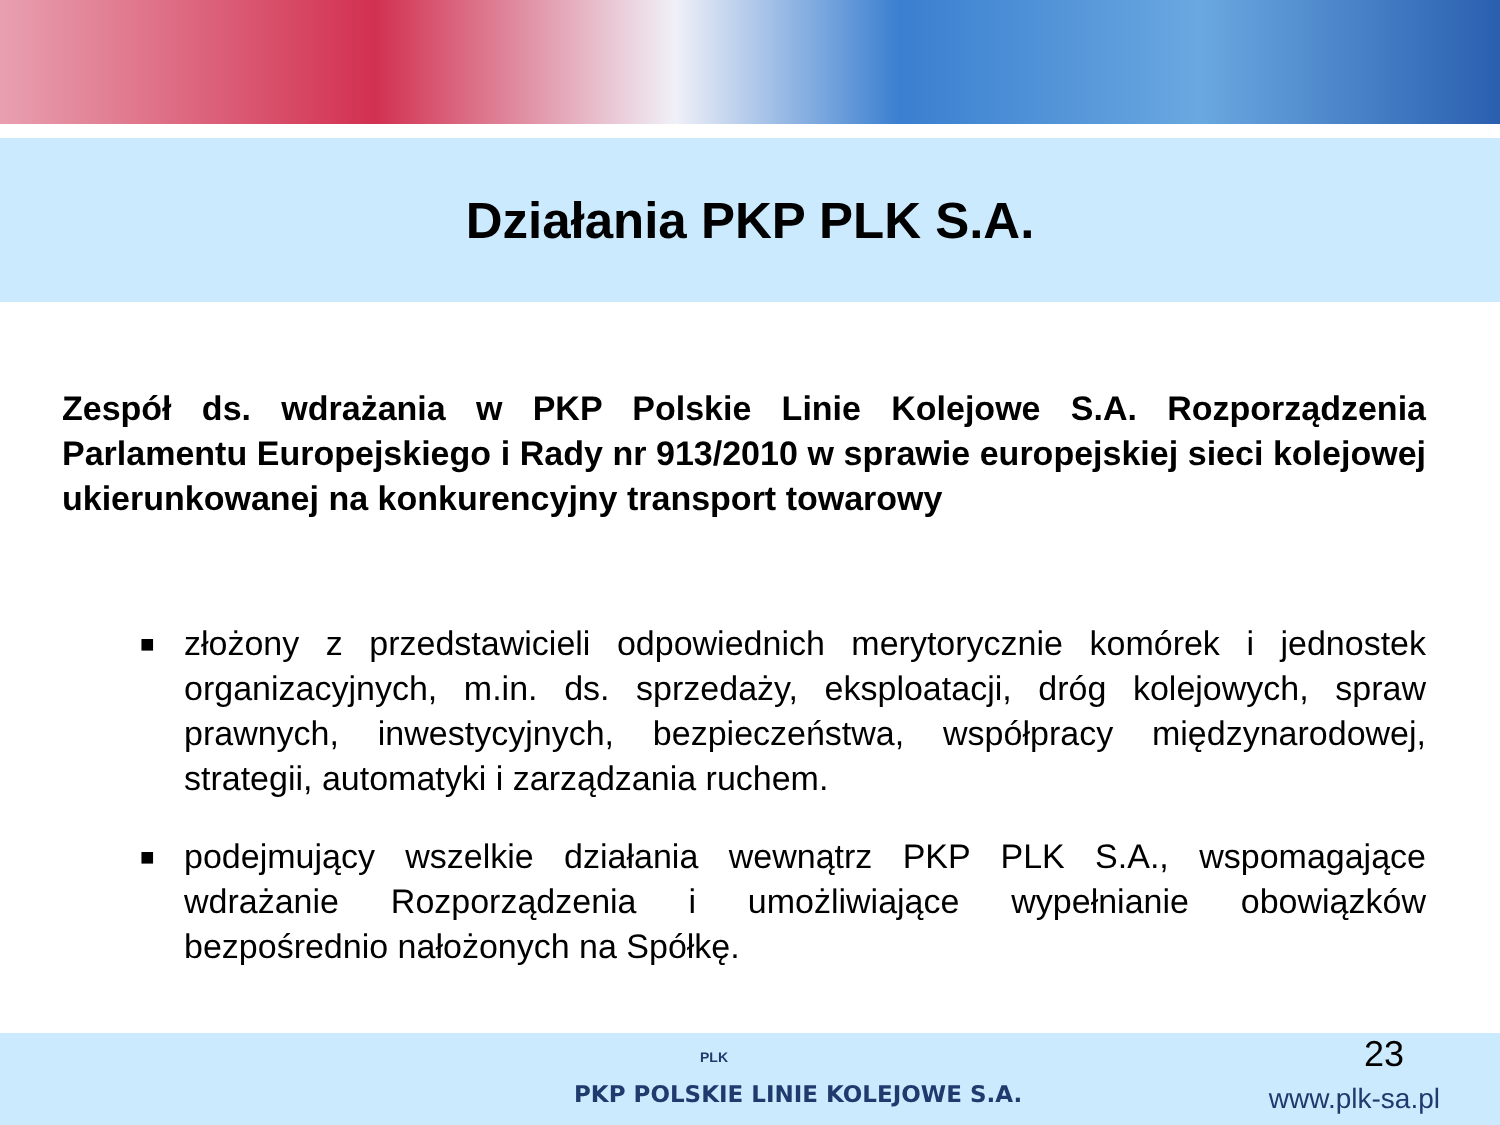Działania PKP PLK S.A.
Zespół ds. wdrażania w PKP Polskie Linie Kolejowe S.A. Rozporządzenia Parlamentu Europejskiego i Rady nr 913/2010 w sprawie europejskiej sieci kolejowej ukierunkowanej na konkurencyjny transport towarowy
■ złożony z przedstawicieli odpowiednich merytorycznie komórek i jednostek organizacyjnych, m.in. ds. sprzedaży, eksploatacji, dróg kolejowych, spraw prawnych, inwestycyjnych, bezpieczeństwa, współpracy międzynarodowej, strategii, automatyki i zarządzania ruchem.
■ podejmujący wszelkie działania wewnątrz PKP PLK S.A., wspomagające wdrażanie Rozporządzenia i umożliwiające wypełnianie obowiązków bezpośrednio nałożonych na Spółkę.
PLK
PKP POLSKIE LINIE KOLEJOWE S.A.
23
www.plk-sa.pl